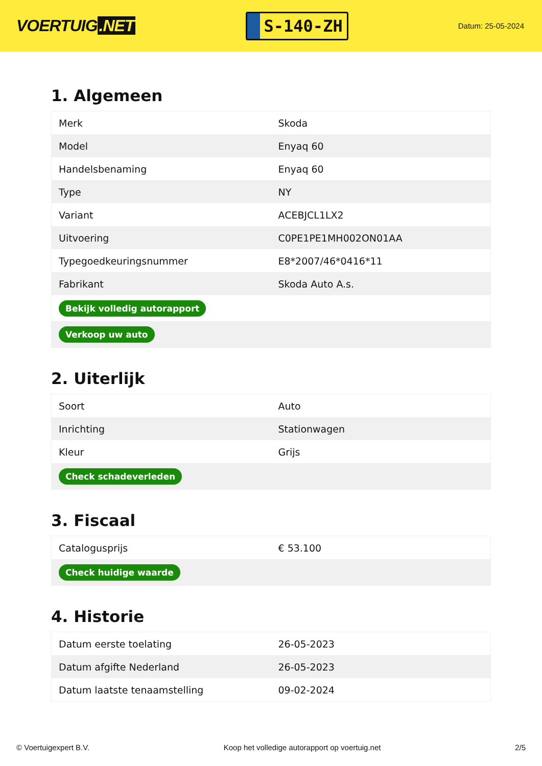VOERTUIG.NET
S-140-ZH
Datum: 25-05-2024
1. Algemeen
| Merk | Skoda |
| Model | Enyaq 60 |
| Handelsbenaming | Enyaq 60 |
| Type | NY |
| Variant | ACEBJCL1LX2 |
| Uitvoering | C0PE1PE1MH002ON01AA |
| Typegoedkeuringsnummer | E8*2007/46*0416*11 |
| Fabrikant | Skoda Auto A.s. |
| Bekijk volledig autorapport | |
| Verkoop uw auto | |
2. Uiterlijk
| Soort | Auto |
| Inrichting | Stationwagen |
| Kleur | Grijs |
| Check schadeverleden | |
3. Fiscaal
| Catalogusprijs | € 53.100 |
| Check huidige waarde | |
4. Historie
| Datum eerste toelating | 26-05-2023 |
| Datum afgifte Nederland | 26-05-2023 |
| Datum laatste tenaamstelling | 09-02-2024 |
© Voertuigexpert B.V. Koop het volledige autorapport op voertuig.net 2/5